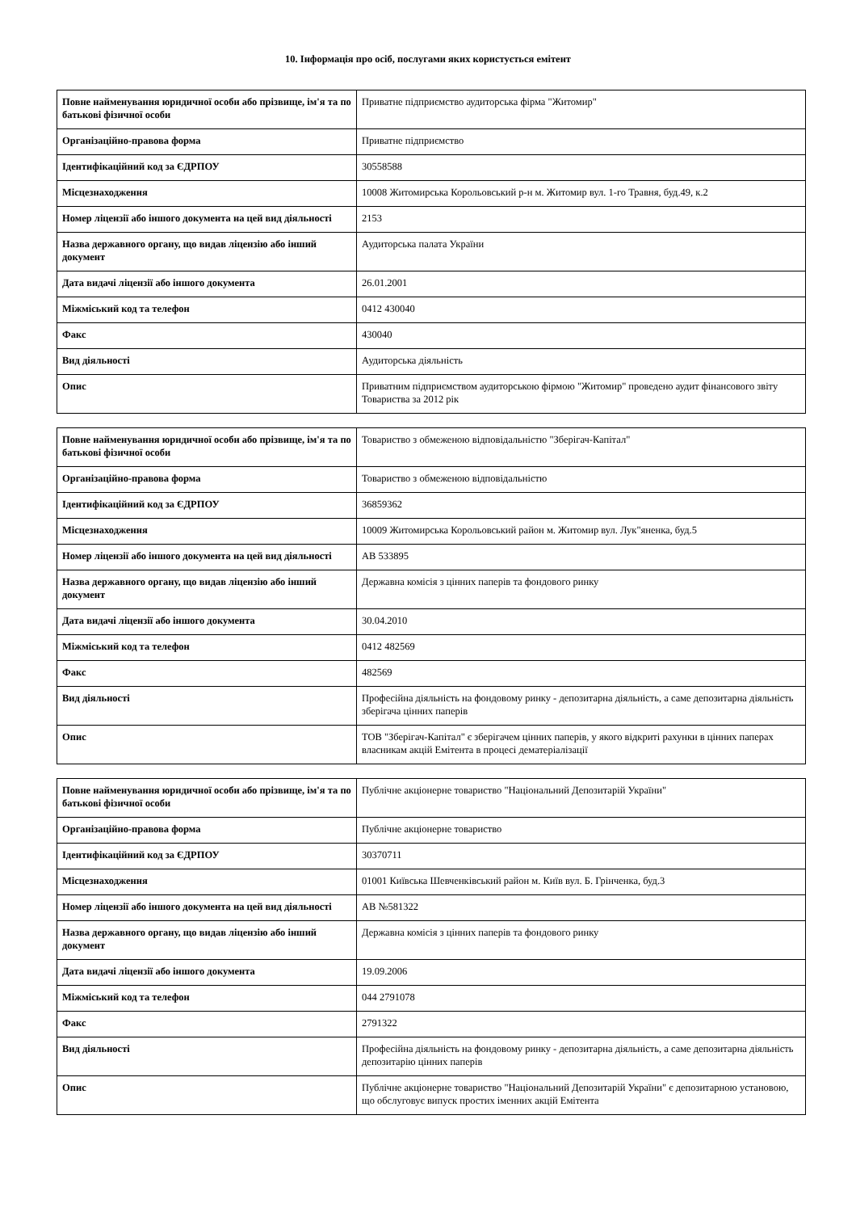10. Інформація про осіб, послугами яких користується емітент
| Повне найменування юридичної особи або прізвище, ім'я та по батькові фізичної особи | Приватне підприємство аудиторська фірма "Житомир" |
| Організаційно-правова форма | Приватне підприємство |
| Ідентифікаційний код за ЄДРПОУ | 30558588 |
| Місцезнаходження | 10008 Житомирська Корольовський р-н м. Житомир вул. 1-го Травня, буд.49, к.2 |
| Номер ліцензії або іншого документа на цей вид діяльності | 2153 |
| Назва державного органу, що видав ліцензію або інший документ | Аудиторська палата України |
| Дата видачі ліцензії або іншого документа | 26.01.2001 |
| Міжміський код та телефон | 0412 430040 |
| Факс | 430040 |
| Вид діяльності | Аудиторська діяльність |
| Опис | Приватним підприємством аудиторською фірмою "Житомир" проведено аудит фінансового звіту Товариства за 2012 рік |
| Повне найменування юридичної особи або прізвище, ім'я та по батькові фізичної особи | Товариство з обмеженою відповідальністю "Зберігач-Капітал" |
| Організаційно-правова форма | Товариство з обмеженою відповідальністю |
| Ідентифікаційний код за ЄДРПОУ | 36859362 |
| Місцезнаходження | 10009 Житомирська Корольовський район м. Житомир вул. Лук"яненка, буд.5 |
| Номер ліцензії або іншого документа на цей вид діяльності | АВ 533895 |
| Назва державного органу, що видав ліцензію або інший документ | Державна комісія з цінних паперів та фондового ринку |
| Дата видачі ліцензії або іншого документа | 30.04.2010 |
| Міжміський код та телефон | 0412 482569 |
| Факс | 482569 |
| Вид діяльності | Професійна діяльність на фондовому ринку - депозитарна діяльність, а саме депозитарна діяльність зберігача цінних паперів |
| Опис | ТОВ "Зберігач-Капітал" є зберігачем цінних паперів, у якого відкриті рахунки в цінних паперах власникам акцій Емітента в процесі дематеріалізації |
| Повне найменування юридичної особи або прізвище, ім'я та по батькові фізичної особи | Публічне акціонерне товариство "Національний Депозитарій України" |
| Організаційно-правова форма | Публічне акціонерне товариство |
| Ідентифікаційний код за ЄДРПОУ | 30370711 |
| Місцезнаходження | 01001 Київська Шевченківський район м. Київ вул. Б. Грінченка, буд.3 |
| Номер ліцензії або іншого документа на цей вид діяльності | АВ №581322 |
| Назва державного органу, що видав ліцензію або інший документ | Державна комісія з цінних паперів та фондового ринку |
| Дата видачі ліцензії або іншого документа | 19.09.2006 |
| Міжміський код та телефон | 044 2791078 |
| Факс | 2791322 |
| Вид діяльності | Професійна діяльність на фондовому ринку - депозитарна діяльність, а саме депозитарна діяльність депозитарію цінних паперів |
| Опис | Публічне акціонерне товариство "Національний Депозитарій України" є депозитарною установою, що обслуговує випуск простих іменних акцій Емітента |